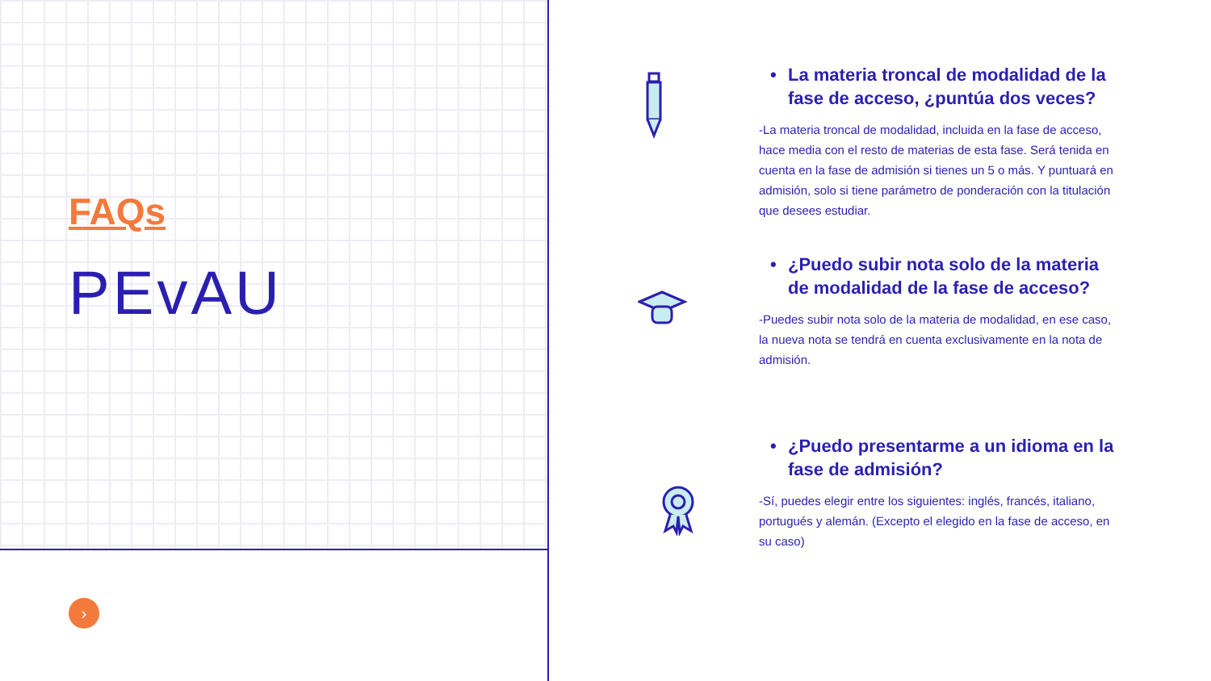FAQs
PEvAU
›
• La materia troncal de modalidad de la fase de acceso, ¿puntúa dos veces?
-La materia troncal de modalidad, incluida en la fase de acceso, hace media con el resto de materias de esta fase. Será tenida en cuenta en la fase de admisión si tienes un 5 o más. Y puntuará en admisión, solo si tiene parámetro de ponderación con la titulación que desees estudiar.
• ¿Puedo subir nota solo de la materia de modalidad de la fase de acceso?
-Puedes subir nota solo de la materia de modalidad, en ese caso, la nueva nota se tendrá en cuenta exclusivamente en la nota de admisión.
• ¿Puedo presentarme a un idioma en la fase de admisión?
-Sí, puedes elegir entre los siguientes: inglés, francés, italiano, portugués y alemán. (Excepto el elegido en la fase de acceso, en su caso)